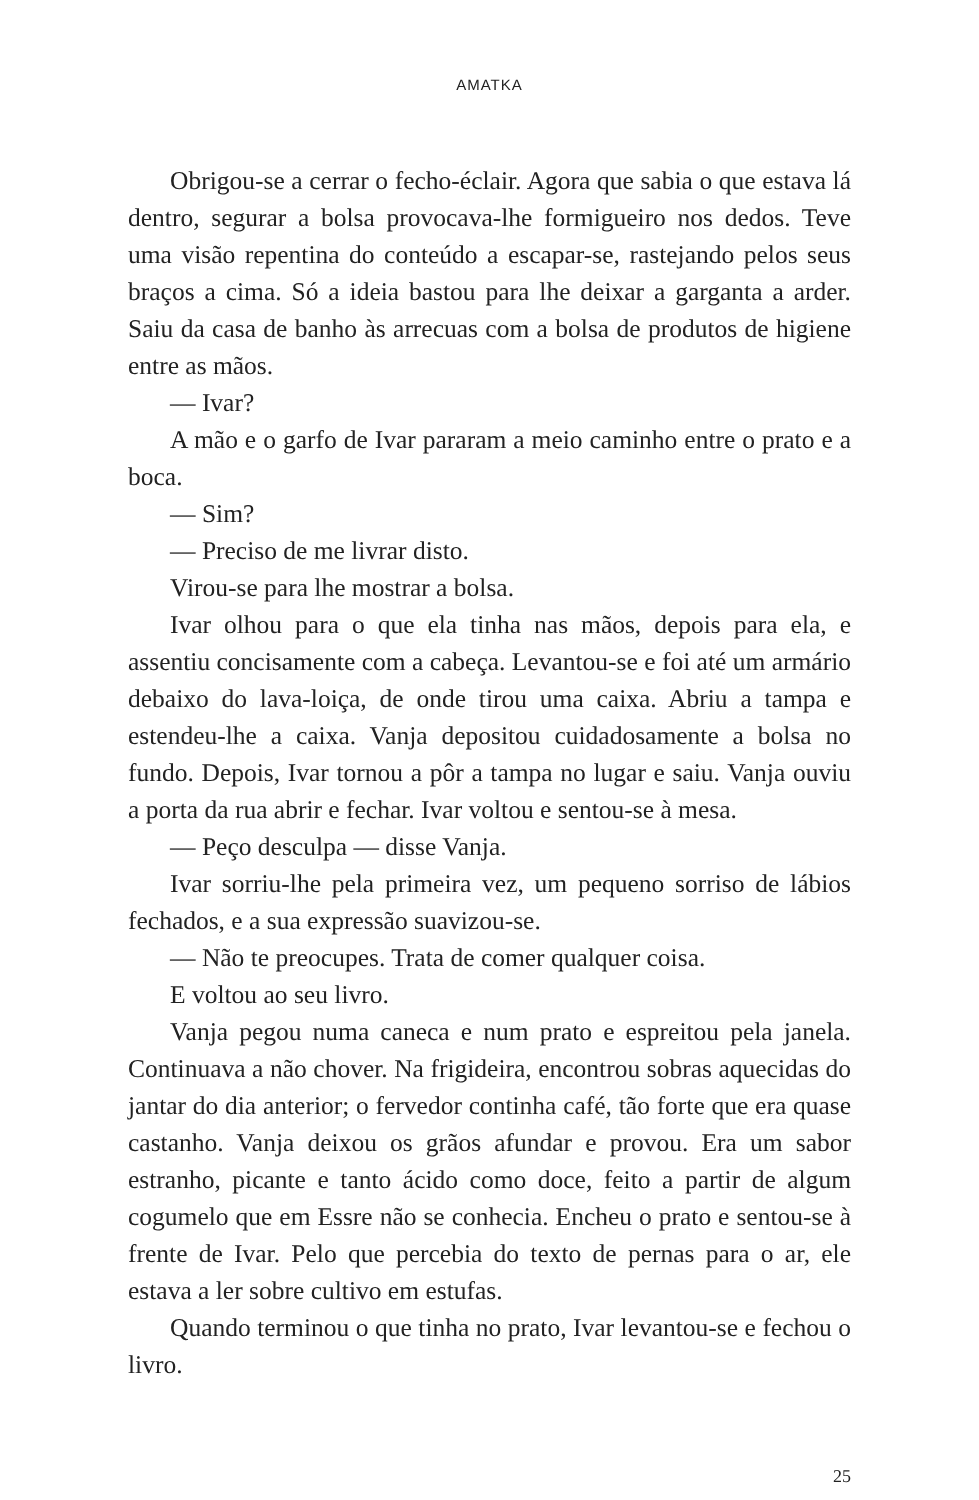AMATKA
Obrigou-se a cerrar o fecho-éclair. Agora que sabia o que estava lá dentro, segurar a bolsa provocava-lhe formigueiro nos dedos. Teve uma visão repentina do conteúdo a escapar-se, rastejando pelos seus braços a cima. Só a ideia bastou para lhe deixar a garganta a arder. Saiu da casa de banho às arrecuas com a bolsa de produtos de higiene entre as mãos.
— Ivar?
A mão e o garfo de Ivar pararam a meio caminho entre o prato e a boca.
— Sim?
— Preciso de me livrar disto.
Virou-se para lhe mostrar a bolsa.
Ivar olhou para o que ela tinha nas mãos, depois para ela, e assentiu concisamente com a cabeça. Levantou-se e foi até um armário debaixo do lava-loiça, de onde tirou uma caixa. Abriu a tampa e estendeu-lhe a caixa. Vanja depositou cuidadosamente a bolsa no fundo. Depois, Ivar tornou a pôr a tampa no lugar e saiu. Vanja ouviu a porta da rua abrir e fechar. Ivar voltou e sentou-se à mesa.
— Peço desculpa — disse Vanja.
Ivar sorriu-lhe pela primeira vez, um pequeno sorriso de lábios fechados, e a sua expressão suavizou-se.
— Não te preocupes. Trata de comer qualquer coisa.
E voltou ao seu livro.
Vanja pegou numa caneca e num prato e espreitou pela janela. Continuava a não chover. Na frigideira, encontrou sobras aquecidas do jantar do dia anterior; o fervedor continha café, tão forte que era quase castanho. Vanja deixou os grãos afundar e provou. Era um sabor estranho, picante e tanto ácido como doce, feito a partir de algum cogumelo que em Essre não se conhecia. Encheu o prato e sentou-se à frente de Ivar. Pelo que percebia do texto de pernas para o ar, ele estava a ler sobre cultivo em estufas.
Quando terminou o que tinha no prato, Ivar levantou-se e fechou o livro.
25